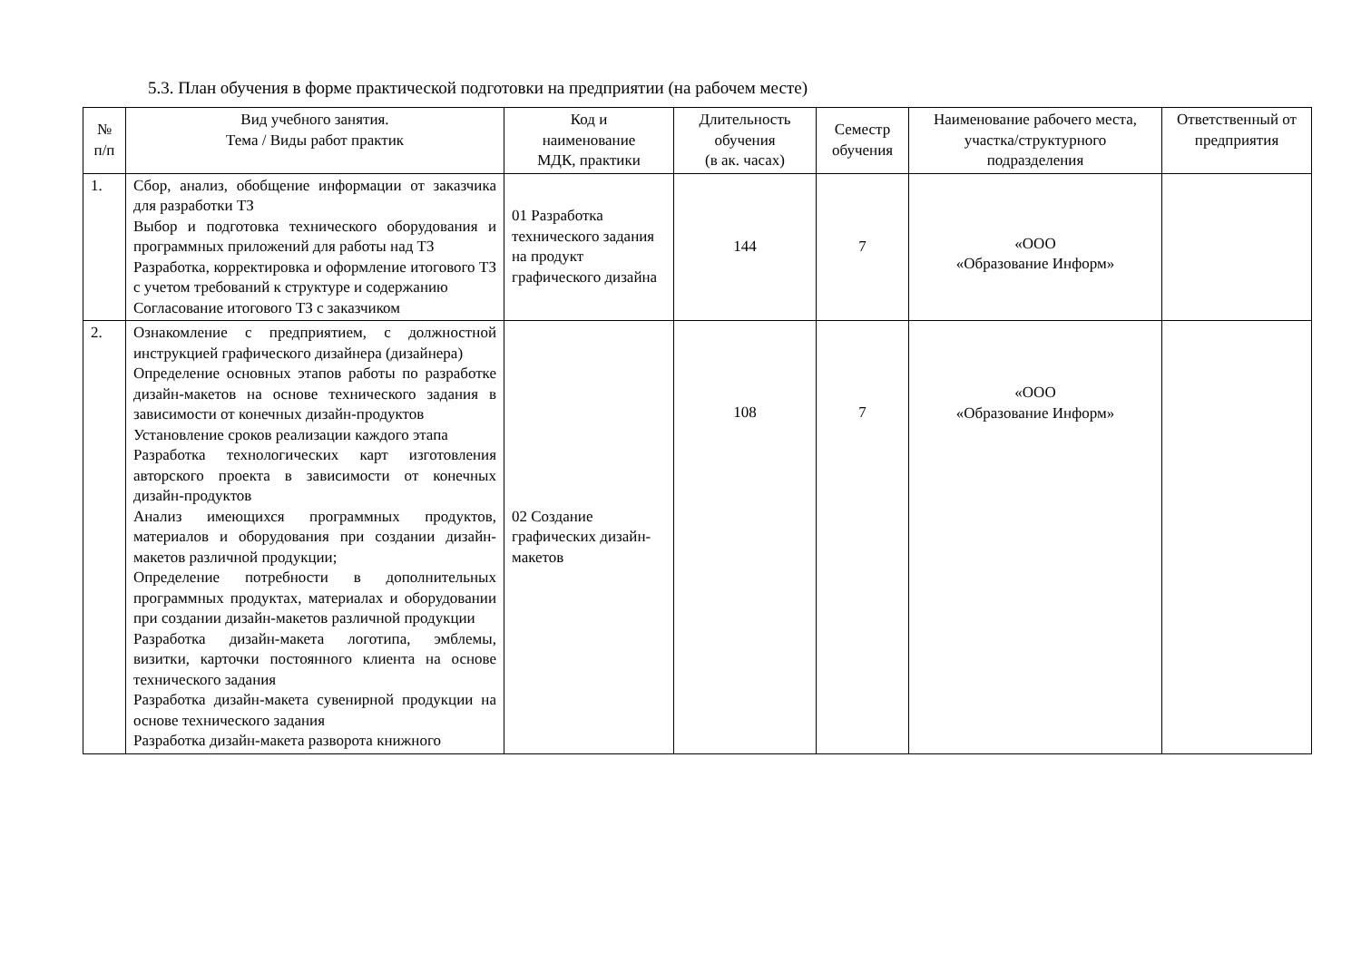5.3. План обучения в форме практической подготовки на предприятии (на рабочем месте)
| № п/п | Вид учебного занятия. Тема / Виды работ практик | Код и наименование МДК, практики | Длительность обучения (в ак. часах) | Семестр обучения | Наименование рабочего места, участка/структурного подразделения | Ответственный от предприятия |
| --- | --- | --- | --- | --- | --- | --- |
| 1. | Сбор, анализ, обобщение информации от заказчика для разработки ТЗ Выбор и подготовка технического оборудования и программных приложений для работы над ТЗ Разработка, корректировка и оформление итогового ТЗ с учетом требований к структуре и содержанию Согласование итогового ТЗ с заказчиком | 01 Разработка технического задания на продукт графического дизайна | 144 | 7 | «ООО «Образование Информ» | |
| 2. | Ознакомление с предприятием, с должностной инструкцией графического дизайнера (дизайнера) Определение основных этапов работы по разработке дизайн-макетов на основе технического задания в зависимости от конечных дизайн-продуктов Установление сроков реализации каждого этапа Разработка технологических карт изготовления авторского проекта в зависимости от конечных дизайн-продуктов Анализ имеющихся программных продуктов, материалов и оборудования при создании дизайн-макетов различной продукции; Определение потребности в дополнительных программных продуктах, материалах и оборудовании при создании дизайн-макетов различной продукции Разработка дизайн-макета логотипа, эмблемы, визитки, карточки постоянного клиента на основе технического задания Разработка дизайн-макета сувенирной продукции на основе технического задания Разработка дизайн-макета разворота книжного | 02 Создание графических дизайн-макетов | 108 | 7 | «ООО «Образование Информ» | |